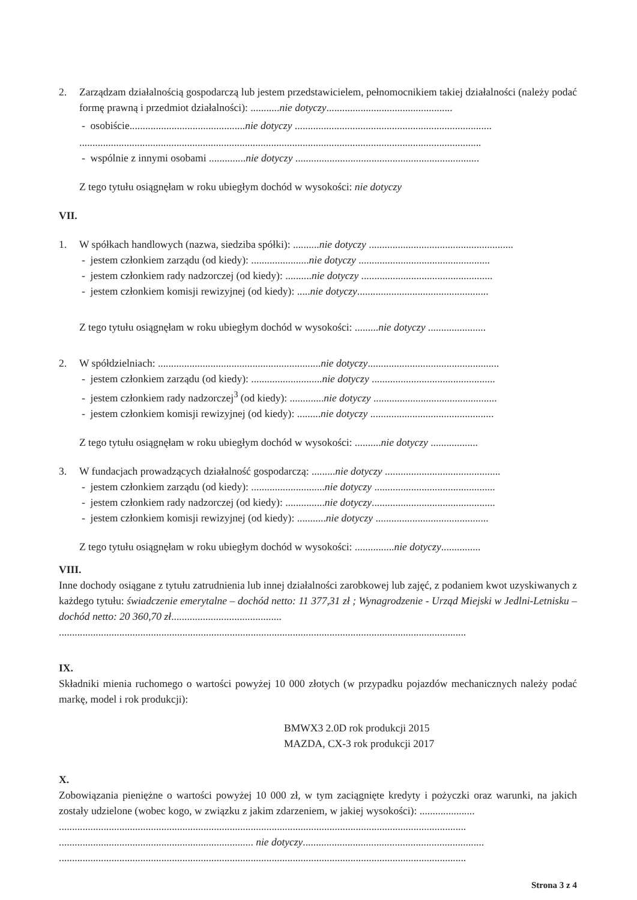2. Zarządzam działalnością gospodarczą lub jestem przedstawicielem, pełnomocnikiem takiej działalności (należy podać formę prawną i przedmiot działalności): ...........nie dotyczy................................................
- osobiście............................................nie dotyczy ...........................................................................
.........................................................................................................................................................
- wspólnie z innymi osobami ..............nie dotyczy ......................................................................
Z tego tytułu osiągnęłam w roku ubiegłym dochód w wysokości: nie dotyczy
VII.
1. W spółkach handlowych (nazwa, siedziba spółki): ..........nie dotyczy .......................................................
- jestem członkiem zarządu (od kiedy): ......................nie dotyczy ..................................................
- jestem członkiem rady nadzorczej (od kiedy): ..........nie dotyczy ..................................................
- jestem członkiem komisji rewizyjnej (od kiedy): .....nie dotyczy..................................................
Z tego tytułu osiągnęłam w roku ubiegłym dochód w wysokości: .........nie dotyczy ......................
2. W spółdzielniach: ..............................................................nie dotyczy..................................................
- jestem członkiem zarządu (od kiedy): ...........................nie dotyczy ...............................................
- jestem członkiem rady nadzorczej<sup>3</sup> (od kiedy): .............nie dotyczy ...............................................
- jestem członkiem komisji rewizyjnej (od kiedy): .........nie dotyczy ...............................................
Z tego tytułu osiągnęłam w roku ubiegłym dochód w wysokości: ..........nie dotyczy ..................
3. W fundacjach prowadzących działalność gospodarczą: .........nie dotyczy ............................................
- jestem członkiem zarządu (od kiedy): ............................nie dotyczy ..............................................
- jestem członkiem rady nadzorczej (od kiedy): ...............nie dotyczy...............................................
- jestem członkiem komisji rewizyjnej (od kiedy): ...........nie dotyczy ...........................................
Z tego tytułu osiągnęłam w roku ubiegłym dochód w wysokości: ...............nie dotyczy...............
VIII.
Inne dochody osiągane z tytułu zatrudnienia lub innej działalności zarobkowej lub zajęć, z podaniem kwot uzyskiwanych z każdego tytułu: świadczenie emerytalne – dochód netto: 11 377,31 zł ; Wynagrodzenie - Urząd Miejski w Jedlni-Letnisku – dochód netto: 20 360,70 zł..........................................
...........................................................................................................................................................
IX.
Składniki mienia ruchomego o wartości powyżej 10 000 złotych (w przypadku pojazdów mechanicznych należy podać markę, model i rok produkcji):
BMWX3 2.0D rok produkcji 2015
MAZDA, CX-3 rok produkcji 2017
X.
Zobowiązania pieniężne o wartości powyżej 10 000 zł, w tym zaciągnięte kredyty i pożyczki oraz warunki, na jakich zostały udzielone (wobec kogo, w związku z jakim zdarzeniem, w jakiej wysokości): .....................
...........................................................................................................................................................
.......................................................................... nie dotyczy.....................................................................
...........................................................................................................................................................
Strona 3 z 4